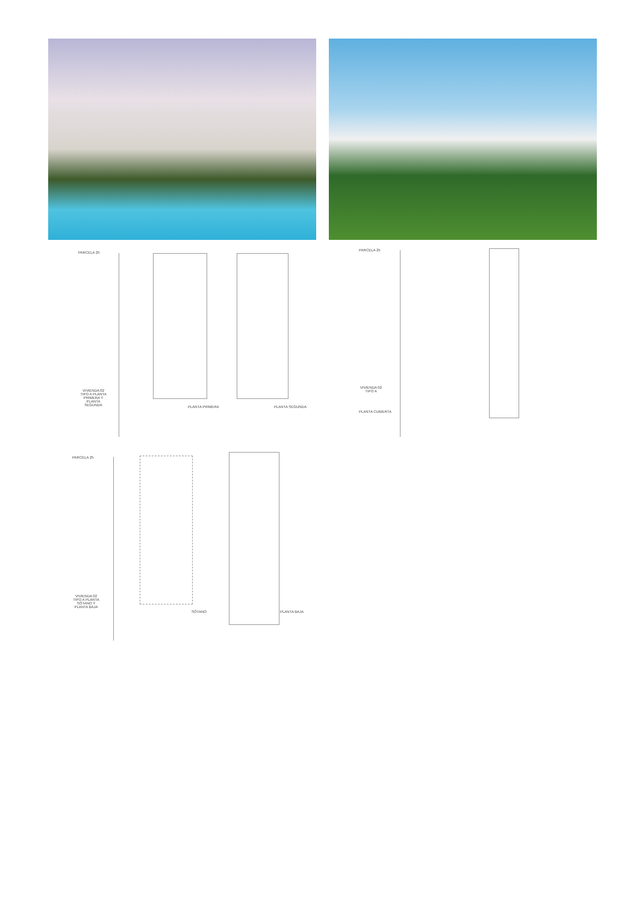PARCELA 25
PARCELA 25
PARCELA 25
VIVIENDA 02 TIPO A PLANTA PRIMERA Y PLANTA SEGUNDA
VIVIENDA 02 TIPO A
PLANTA CUBIERTA
VIVIENDA 02 TIPO A PLANTA SÓTANO Y PLANTA BAJA
PLANTA PRIMERA PLANTA SEGUNDA
SÓTANO PLANTA BAJA